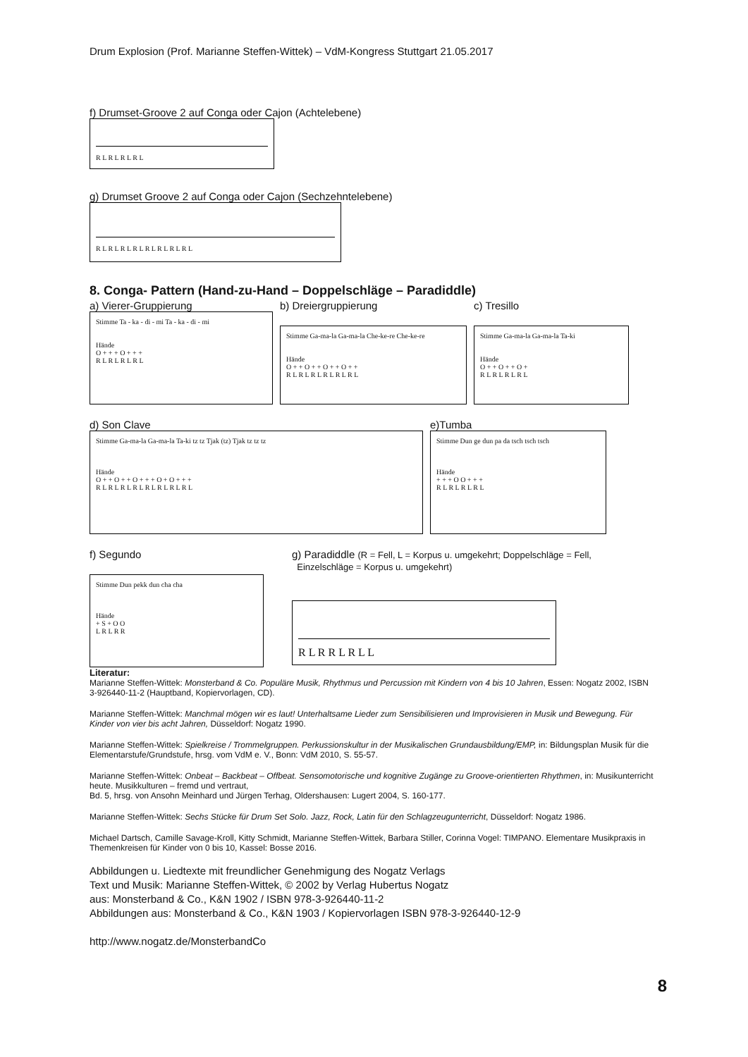Drum Explosion (Prof. Marianne Steffen-Wittek) – VdM-Kongress Stuttgart 21.05.2017
f) Drumset-Groove 2 auf Conga oder Cajon (Achtelebene)
R L R L R L R L
g) Drumset Groove 2 auf Conga oder Cajon (Sechzehntelebene)
R L R L R L R L R L R L R L R L
8. Conga- Pattern (Hand-zu-Hand – Doppelschläge – Paradiddle)
a) Vierer-Gruppierung
Stimme Ta - ka - di - mi Ta - ka - di - mi
Hände
O + + + O + + +
R L R L R L R L
b) Dreiergruppierung
Stimme Ga-ma-la Ga-ma-la Che-ke-re Che-ke-re
Hände
O + + O + + O + + O + +
R L R L R L R L R L R L
c) Tresillo
Stimme Ga-ma-la Ga-ma-la Ta-ki
Hände
O + + O + + O +
R L R L R L R L
d) Son Clave
Stimme Ga-ma-la Ga-ma-la Ta-ki tz tz Tjak (tz) Tjak tz tz tz
Hände
O + + O + + O + + + O + O + + +
R L R L R L R L R L R L R L R L
e)Tumba
Stimme Dun ge dun pa da tsch tsch tsch
Hände
+ + + O O + + +
R L R L R L R L
f) Segundo
Stimme Dun pekk dun cha cha
Hände
+ S + O O
L R L R R
g) Paradiddle (R = Fell, L = Korpus u. umgekehrt; Doppelschläge = Fell,
Einzelschläge = Korpus u. umgekehrt)
R L R R L R L L
Literatur:
Marianne Steffen-Wittek: Monsterband & Co. Populäre Musik, Rhythmus und Percussion mit Kindern von 4 bis 10 Jahren, Essen: Nogatz 2002, ISBN 3-926440-11-2 (Hauptband, Kopiervorlagen, CD).
Marianne Steffen-Wittek: Manchmal mögen wir es laut! Unterhaltsame Lieder zum Sensibilisieren und Improvisieren in Musik und Bewegung. Für Kinder von vier bis acht Jahren, Düsseldorf: Nogatz 1990.
Marianne Steffen-Wittek: Spielkreise / Trommelgruppen. Perkussionskultur in der Musikalischen Grundausbildung/EMP, in: Bildungsplan Musik für die Elementarstufe/Grundstufe, hrsg. vom VdM e. V., Bonn: VdM 2010, S. 55-57.
Marianne Steffen-Wittek: Onbeat – Backbeat – Offbeat. Sensomotorische und kognitive Zugänge zu Groove-orientierten Rhythmen, in: Musikunterricht heute. Musikkulturen – fremd und vertraut,
Bd. 5, hrsg. von Ansohn Meinhard und Jürgen Terhag, Oldershausen: Lugert 2004, S. 160-177.
Marianne Steffen-Wittek: Sechs Stücke für Drum Set Solo. Jazz, Rock, Latin für den Schlagzeugunterricht, Düsseldorf: Nogatz 1986.
Michael Dartsch, Camille Savage-Kroll, Kitty Schmidt, Marianne Steffen-Wittek, Barbara Stiller, Corinna Vogel: TIMPANO. Elementare Musikpraxis in Themenkreisen für Kinder von 0 bis 10, Kassel: Bosse 2016.
Abbildungen u. Liedtexte mit freundlicher Genehmigung des Nogatz Verlags
Text und Musik: Marianne Steffen-Wittek, © 2002 by Verlag Hubertus Nogatz
aus: Monsterband & Co., K&N 1902 / ISBN 978-3-926440-11-2
Abbildungen aus: Monsterband & Co., K&N 1903 / Kopiervorlagen ISBN 978-3-926440-12-9
http://www.nogatz.de/MonsterbandCo
8